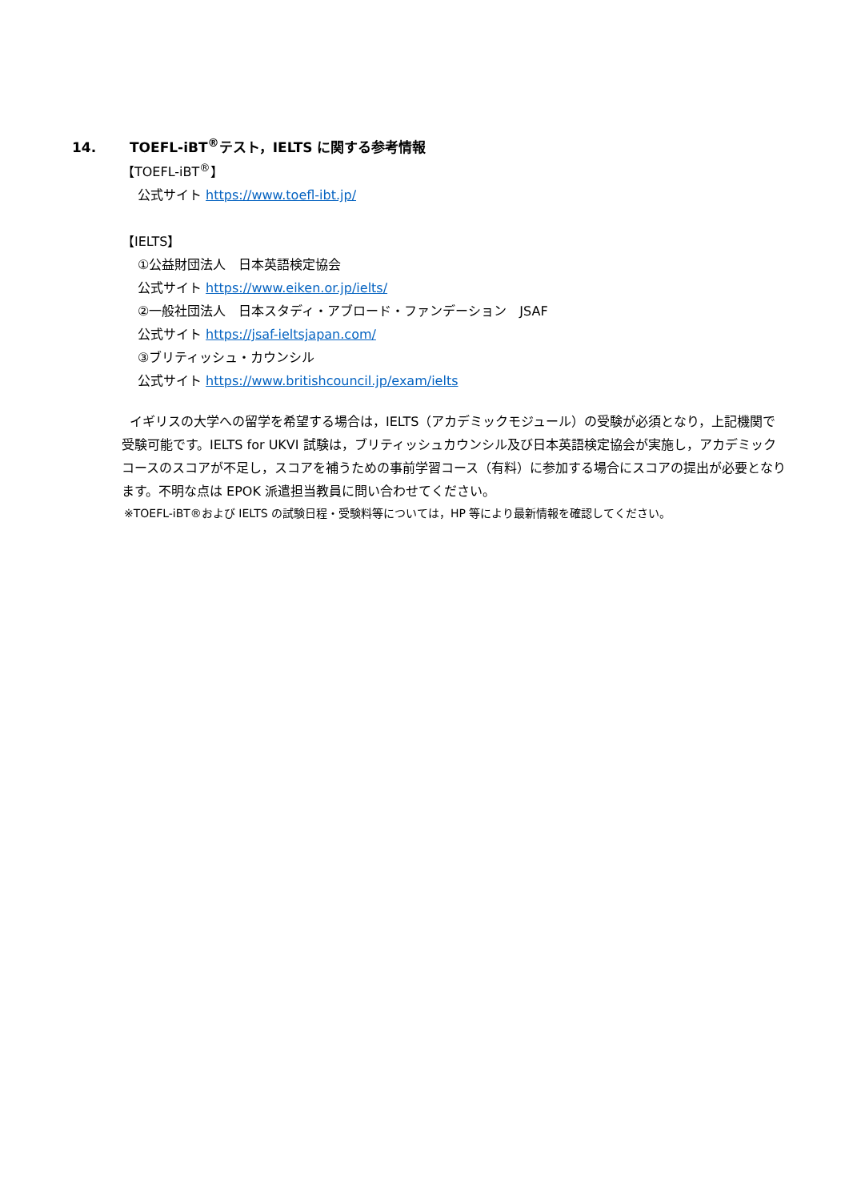14. TOEFL-iBT<sup>®</sup>テスト，IELTS に関する参考情報
【TOEFL-iBT<sup>®</sup>】
公式サイト https://www.toefl-ibt.jp/
【IELTS】
①公益財団法人　日本英語検定協会
公式サイト https://www.eiken.or.jp/ielts/
②一般社団法人　日本スタディ・アブロード・ファンデーション　JSAF
公式サイト https://jsaf-ieltsjapan.com/
③ブリティッシュ・カウンシル
公式サイト https://www.britishcouncil.jp/exam/ielts
イギリスの大学への留学を希望する場合は，IELTS（アカデミックモジュール）の受験が必須となり，上記機関で受験可能です。IELTS for UKVI 試験は，ブリティッシュカウンシル及び日本英語検定協会が実施し，アカデミックコースのスコアが不足し，スコアを補うための事前学習コース（有料）に参加する場合にスコアの提出が必要となります。不明な点は EPOK 派遣担当教員に問い合わせてください。
※TOEFL-iBT®および IELTS の試験日程・受験料等については，HP 等により最新情報を確認してください。